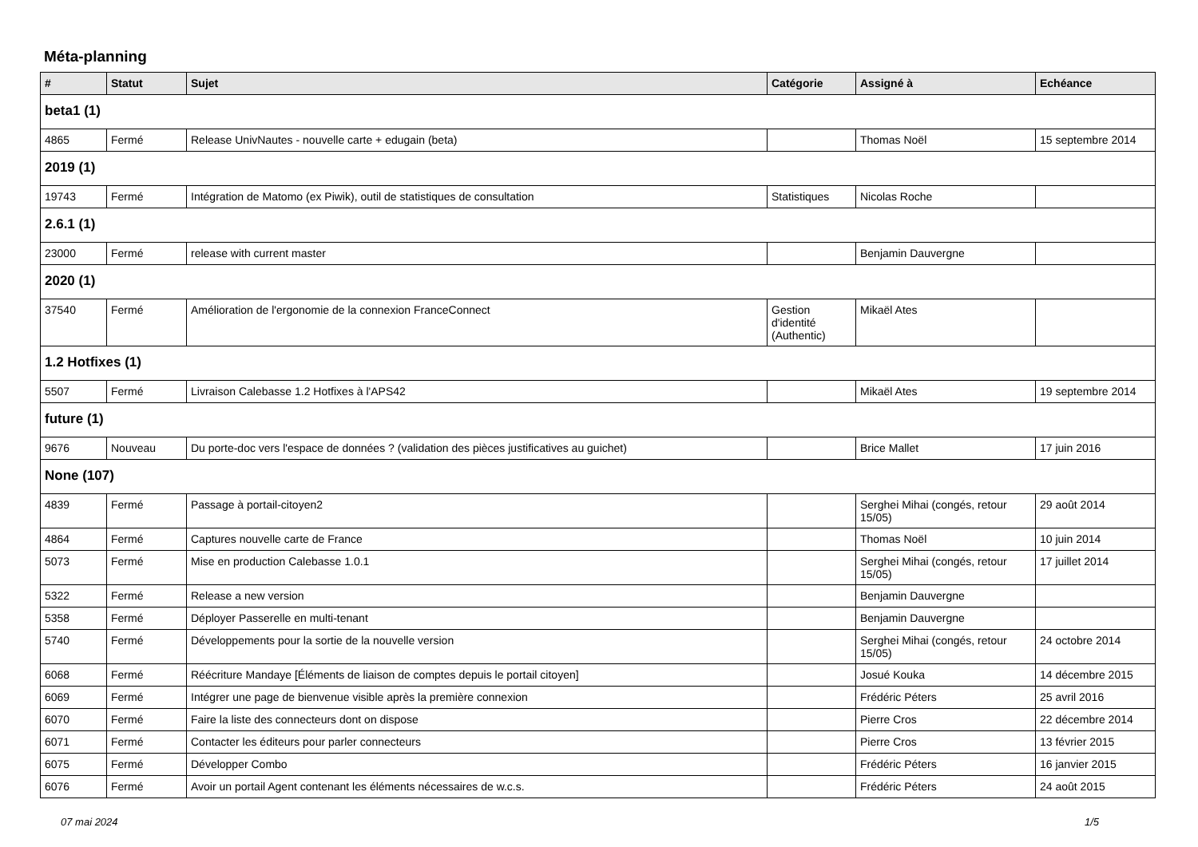Méta-planning
| # | Statut | Sujet | Catégorie | Assigné à | Echéance |
| --- | --- | --- | --- | --- | --- |
| beta1 (1) | | | | | |
| 4865 | Fermé | Release UnivNautes - nouvelle carte + edugain (beta) | | Thomas Noël | 15 septembre 2014 |
| 2019 (1) | | | | | |
| 19743 | Fermé | Intégration de Matomo (ex Piwik), outil de statistiques de consultation | Statistiques | Nicolas Roche | |
| 2.6.1 (1) | | | | | |
| 23000 | Fermé | release with current master | | Benjamin Dauvergne | |
| 2020 (1) | | | | | |
| 37540 | Fermé | Amélioration de l'ergonomie de la connexion FranceConnect | Gestion d'identité (Authentic) | Mikaël Ates | |
| 1.2 Hotfixes (1) | | | | | |
| 5507 | Fermé | Livraison Calebasse 1.2 Hotfixes à l'APS42 | | Mikaël Ates | 19 septembre 2014 |
| future (1) | | | | | |
| 9676 | Nouveau | Du porte-doc vers l'espace de données ? (validation des pièces justificatives au guichet) | | Brice Mallet | 17 juin 2016 |
| None (107) | | | | | |
| 4839 | Fermé | Passage à portail-citoyen2 | | Serghei Mihai (congés, retour 15/05) | 29 août 2014 |
| 4864 | Fermé | Captures nouvelle carte de France | | Thomas Noël | 10 juin 2014 |
| 5073 | Fermé | Mise en production Calebasse 1.0.1 | | Serghei Mihai (congés, retour 15/05) | 17 juillet 2014 |
| 5322 | Fermé | Release a new version | | Benjamin Dauvergne | |
| 5358 | Fermé | Déployer Passerelle en multi-tenant | | Benjamin Dauvergne | |
| 5740 | Fermé | Développements pour la sortie de la nouvelle version | | Serghei Mihai (congés, retour 15/05) | 24 octobre 2014 |
| 6068 | Fermé | Réécriture Mandaye [Éléments de liaison de comptes depuis le portail citoyen] | | Josué Kouka | 14 décembre 2015 |
| 6069 | Fermé | Intégrer une page de bienvenue visible après la première connexion | | Frédéric Péters | 25 avril 2016 |
| 6070 | Fermé | Faire la liste des connecteurs dont on dispose | | Pierre Cros | 22 décembre 2014 |
| 6071 | Fermé | Contacter les éditeurs pour parler connecteurs | | Pierre Cros | 13 février 2015 |
| 6075 | Fermé | Développer Combo | | Frédéric Péters | 16 janvier 2015 |
| 6076 | Fermé | Avoir un portail Agent contenant les éléments nécessaires de w.c.s. | | Frédéric Péters | 24 août 2015 |
07 mai 2024 1/5